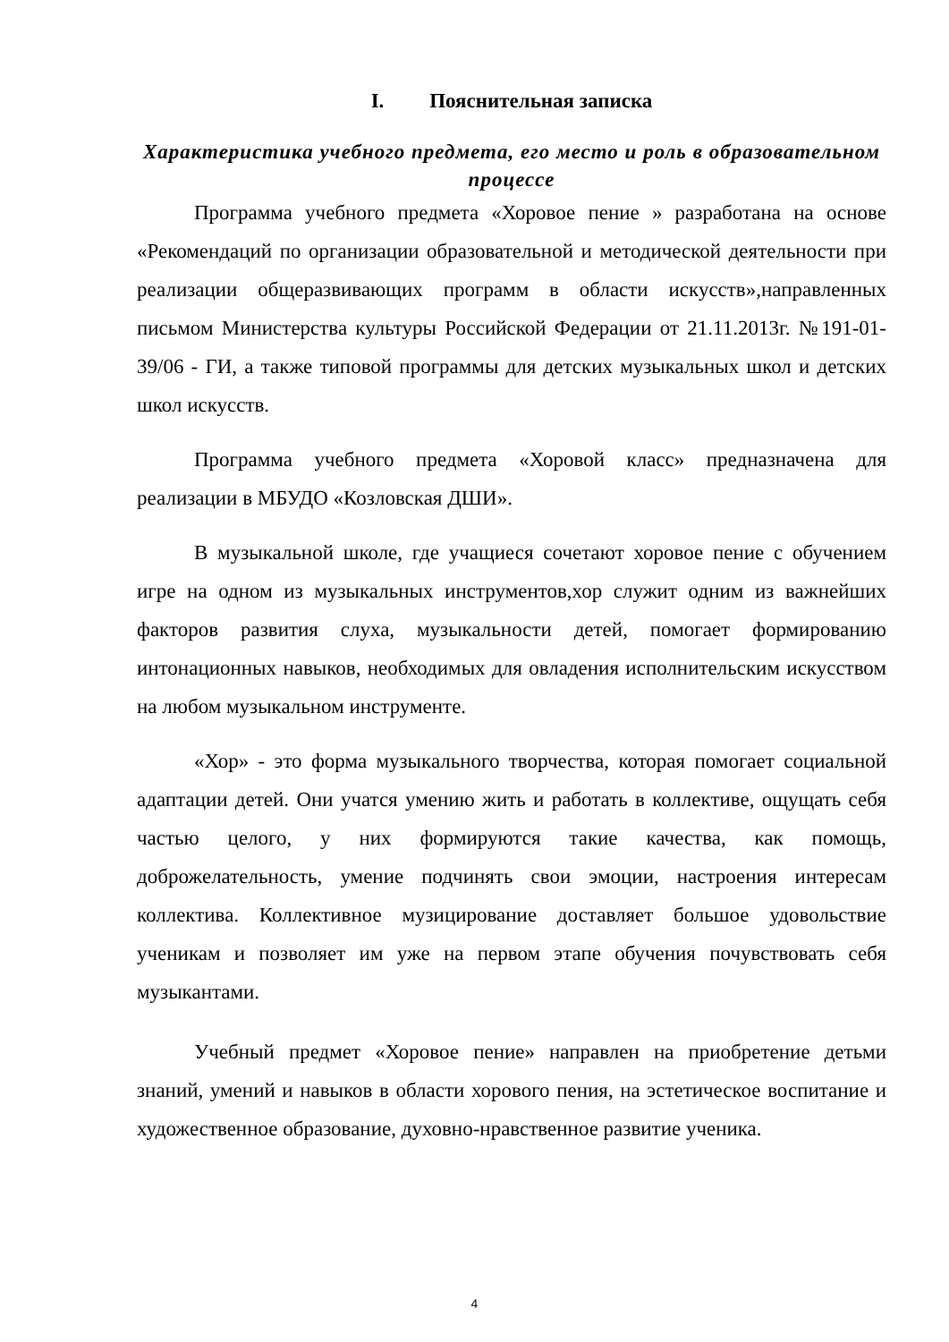I. Пояснительная записка
Характеристика учебного предмета, его место и роль в образовательном процессе
Программа учебного предмета «Хоровое пение » разработана на основе «Рекомендаций по организации образовательной и методической деятельности при реализации общеразвивающих программ в области искусств»,направленных письмом Министерства культуры Российской Федерации от 21.11.2013г. №191-01-39/06 - ГИ, а также типовой программы для детских музыкальных школ и детских школ искусств.
Программа учебного предмета «Хоровой класс» предназначена для реализации в МБУДО «Козловская ДШИ».
В музыкальной школе, где учащиеся сочетают хоровое пение с обучением игре на одном из музыкальных инструментов,хор служит одним из важнейших факторов развития слуха, музыкальности детей, помогает формированию интонационных навыков, необходимых для овладения исполнительским искусством на любом музыкальном инструменте.
«Хор» - это форма музыкального творчества, которая помогает социальной адаптации детей. Они учатся умению жить и работать в коллективе, ощущать себя частью целого, у них формируются такие качества, как помощь, доброжелательность, умение подчинять свои эмоции, настроения интересам коллектива. Коллективное музицирование доставляет большое удовольствие ученикам и позволяет им уже на первом этапе обучения почувствовать себя музыкантами.
Учебный предмет «Хоровое пение» направлен на приобретение детьми знаний, умений и навыков в области хорового пения, на эстетическое воспитание и художественное образование, духовно-нравственное развитие ученика.
4